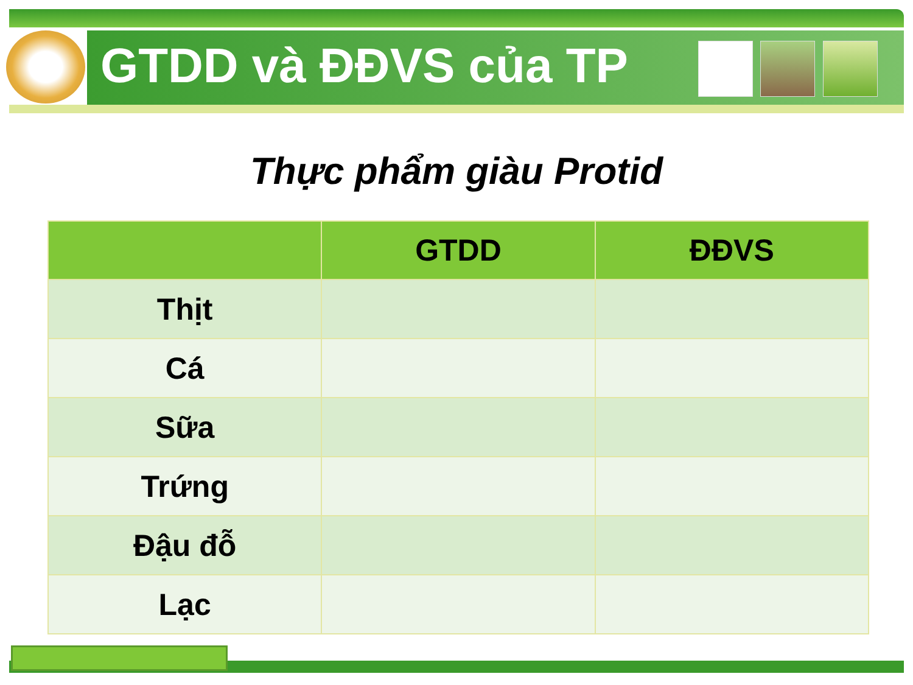GTDD và ĐĐVS của TP
Thực phẩm giàu Protid
| | GTDD | ĐĐVS |
| --- | --- | --- |
| Thịt | | |
| Cá | | |
| Sữa | | |
| Trứng | | |
| Đậu đỗ | | |
| Lạc | | |